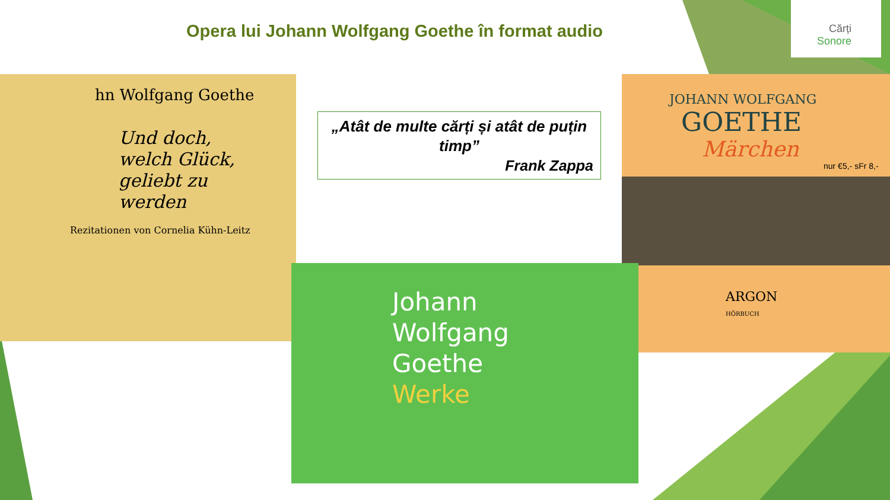Opera lui Johann Wolfgang Goethe în format audio
Cărți
Sonore
hn Wolfgang Goethe
Und doch,
welch Glück,
geliebt zu
werden
Rezitationen von Cornelia Kühn-Leitz
JOHANN WOLFGANG
GOETHE
Märchen
nur €5,- sFr 8,-
ARGON
HÖRBUCH
Johann
Wolfgang
Goethe
Werke
„Atât de multe cărți și atât de puțin timp”
Frank Zappa